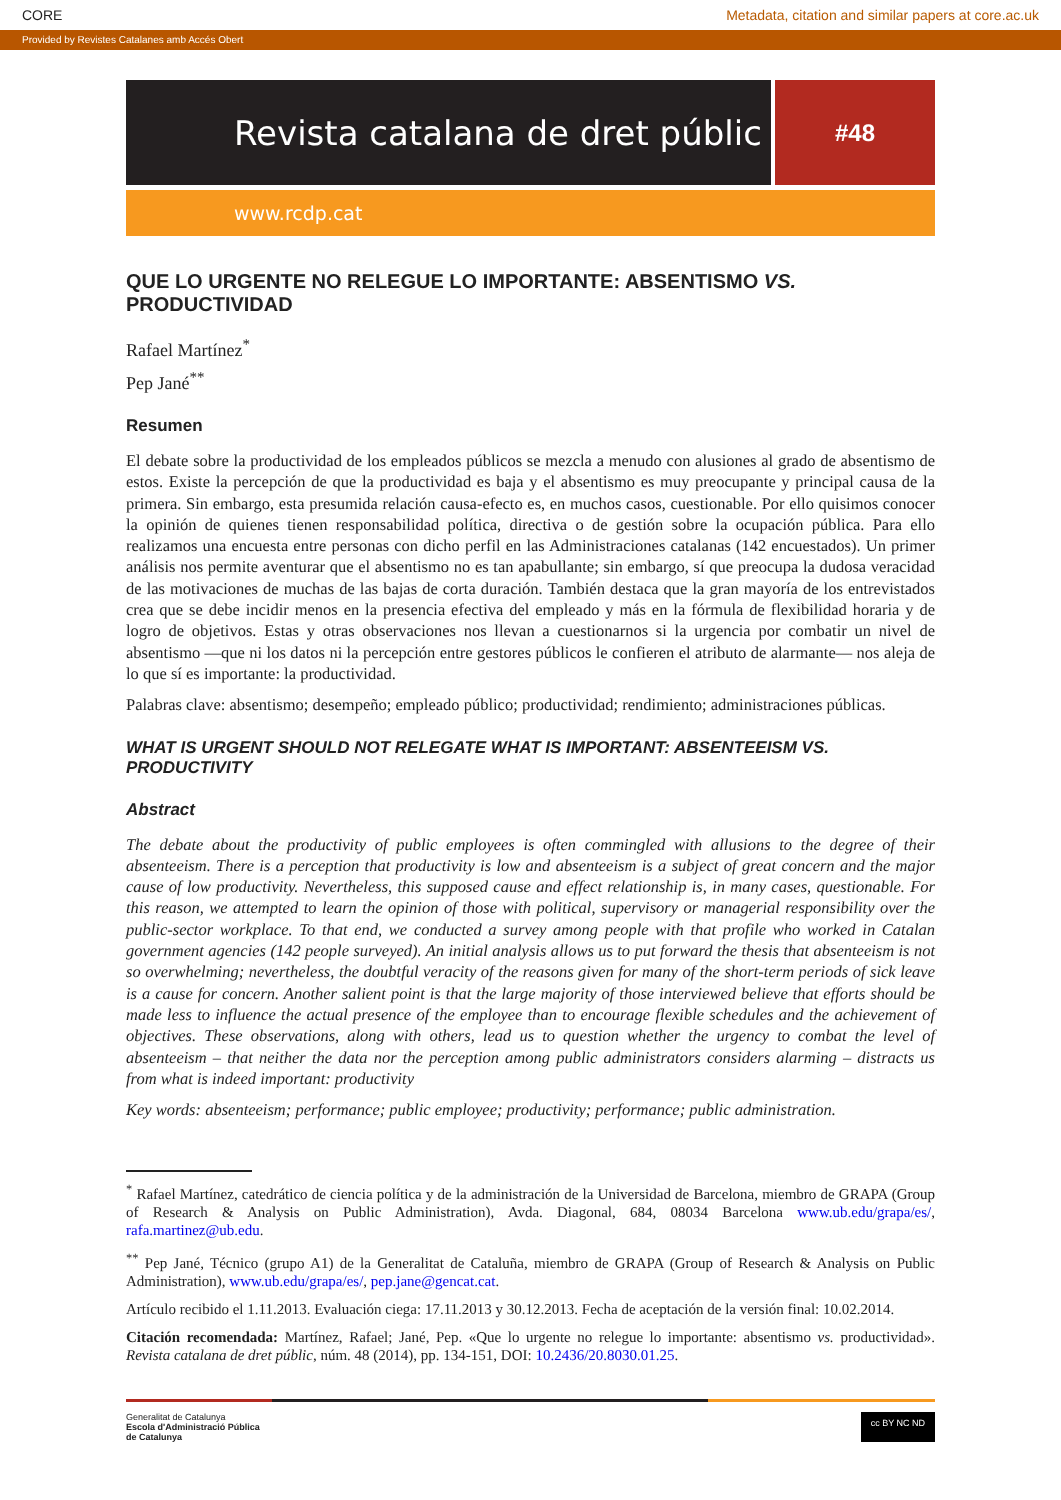CORE Metadata, citation and similar papers at core.ac.uk
Provided by Revistes Catalanes amb Accés Obert
Revista catalana de dret públic
#48
www.rcdp.cat
QUE LO URGENTE NO RELEGUE LO IMPORTANTE: ABSENTISMO VS. PRODUCTIVIDAD
Rafael Martínez<sup>*</sup>
Pep Jané<sup>**</sup>
Resumen
El debate sobre la productividad de los empleados públicos se mezcla a menudo con alusiones al grado de absentismo de estos. Existe la percepción de que la productividad es baja y el absentismo es muy preocupante y principal causa de la primera. Sin embargo, esta presumida relación causa-efecto es, en muchos casos, cuestionable. Por ello quisimos conocer la opinión de quienes tienen responsabilidad política, directiva o de gestión sobre la ocupación pública. Para ello realizamos una encuesta entre personas con dicho perfil en las Administraciones catalanas (142 encuestados). Un primer análisis nos permite aventurar que el absentismo no es tan apabullante; sin embargo, sí que preocupa la dudosa veracidad de las motivaciones de muchas de las bajas de corta duración. También destaca que la gran mayoría de los entrevistados crea que se debe incidir menos en la presencia efectiva del empleado y más en la fórmula de flexibilidad horaria y de logro de objetivos. Estas y otras observaciones nos llevan a cuestionarnos si la urgencia por combatir un nivel de absentismo —que ni los datos ni la percepción entre gestores públicos le confieren el atributo de alarmante— nos aleja de lo que sí es importante: la productividad.
Palabras clave: absentismo; desempeño; empleado público; productividad; rendimiento; administraciones públicas.
WHAT IS URGENT SHOULD NOT RELEGATE WHAT IS IMPORTANT: ABSENTEEISM VS. PRODUCTIVITY
Abstract
The debate about the productivity of public employees is often commingled with allusions to the degree of their absenteeism. There is a perception that productivity is low and absenteeism is a subject of great concern and the major cause of low productivity. Nevertheless, this supposed cause and effect relationship is, in many cases, questionable. For this reason, we attempted to learn the opinion of those with political, supervisory or managerial responsibility over the public-sector workplace. To that end, we conducted a survey among people with that profile who worked in Catalan government agencies (142 people surveyed). An initial analysis allows us to put forward the thesis that absenteeism is not so overwhelming; nevertheless, the doubtful veracity of the reasons given for many of the short-term periods of sick leave is a cause for concern. Another salient point is that the large majority of those interviewed believe that efforts should be made less to influence the actual presence of the employee than to encourage flexible schedules and the achievement of objectives. These observations, along with others, lead us to question whether the urgency to combat the level of absenteeism – that neither the data nor the perception among public administrators considers alarming – distracts us from what is indeed important: productivity
Key words: absenteeism; performance; public employee; productivity; performance; public administration.
<sup>*</sup> Rafael Martínez, catedrático de ciencia política y de la administración de la Universidad de Barcelona, miembro de GRAPA (Group of Research & Analysis on Public Administration), Avda. Diagonal, 684, 08034 Barcelona www.ub.edu/grapa/es/, rafa.martinez@ub.edu.
<sup>**</sup> Pep Jané, Técnico (grupo A1) de la Generalitat de Cataluña, miembro de GRAPA (Group of Research & Analysis on Public Administration), www.ub.edu/grapa/es/, pep.jane@gencat.cat.
Artículo recibido el 1.11.2013. Evaluación ciega: 17.11.2013 y 30.12.2013. Fecha de aceptación de la versión final: 10.02.2014.
Citación recomendada: Martínez, Rafael; Jané, Pep. «Que lo urgente no relegue lo importante: absentismo vs. productividad». Revista catalana de dret públic, núm. 48 (2014), pp. 134-151, DOI: 10.2436/20.8030.01.25.
Generalitat de Catalunya
Escola d'Administració Pública
de Catalunya
cc BY NC ND